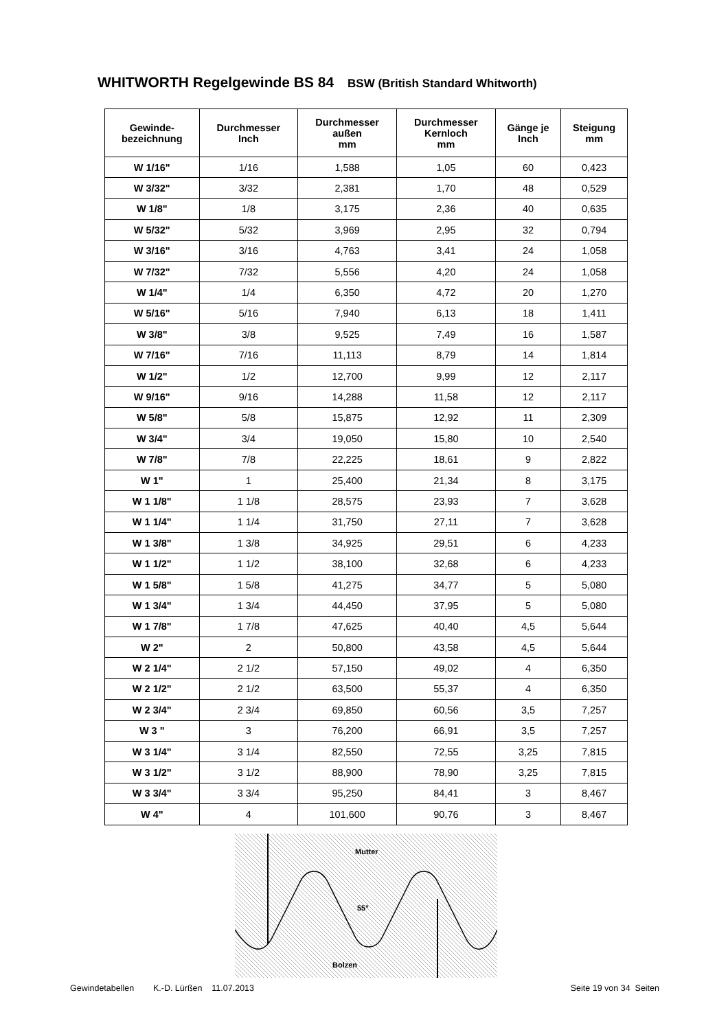WHITWORTH Regelgewinde BS 84 BSW (British Standard Whitworth)
| Gewinde- bezeichnung | Durchmesser Inch | Durchmesser außen mm | Durchmesser Kernloch mm | Gänge je Inch | Steigung mm |
| --- | --- | --- | --- | --- | --- |
| W 1/16" | 1/16 | 1,588 | 1,05 | 60 | 0,423 |
| W 3/32" | 3/32 | 2,381 | 1,70 | 48 | 0,529 |
| W 1/8" | 1/8 | 3,175 | 2,36 | 40 | 0,635 |
| W 5/32" | 5/32 | 3,969 | 2,95 | 32 | 0,794 |
| W 3/16" | 3/16 | 4,763 | 3,41 | 24 | 1,058 |
| W 7/32" | 7/32 | 5,556 | 4,20 | 24 | 1,058 |
| W 1/4" | 1/4 | 6,350 | 4,72 | 20 | 1,270 |
| W 5/16" | 5/16 | 7,940 | 6,13 | 18 | 1,411 |
| W 3/8" | 3/8 | 9,525 | 7,49 | 16 | 1,587 |
| W 7/16" | 7/16 | 11,113 | 8,79 | 14 | 1,814 |
| W 1/2" | 1/2 | 12,700 | 9,99 | 12 | 2,117 |
| W 9/16" | 9/16 | 14,288 | 11,58 | 12 | 2,117 |
| W 5/8" | 5/8 | 15,875 | 12,92 | 11 | 2,309 |
| W 3/4" | 3/4 | 19,050 | 15,80 | 10 | 2,540 |
| W 7/8" | 7/8 | 22,225 | 18,61 | 9 | 2,822 |
| W 1" | 1 | 25,400 | 21,34 | 8 | 3,175 |
| W 1 1/8" | 1 1/8 | 28,575 | 23,93 | 7 | 3,628 |
| W 1 1/4" | 1 1/4 | 31,750 | 27,11 | 7 | 3,628 |
| W 1 3/8" | 1 3/8 | 34,925 | 29,51 | 6 | 4,233 |
| W 1 1/2" | 1 1/2 | 38,100 | 32,68 | 6 | 4,233 |
| W 1 5/8" | 1 5/8 | 41,275 | 34,77 | 5 | 5,080 |
| W 1 3/4" | 1 3/4 | 44,450 | 37,95 | 5 | 5,080 |
| W 1 7/8" | 1 7/8 | 47,625 | 40,40 | 4,5 | 5,644 |
| W 2" | 2 | 50,800 | 43,58 | 4,5 | 5,644 |
| W 2 1/4" | 2 1/2 | 57,150 | 49,02 | 4 | 6,350 |
| W 2 1/2" | 2 1/2 | 63,500 | 55,37 | 4 | 6,350 |
| W 2 3/4" | 2 3/4 | 69,850 | 60,56 | 3,5 | 7,257 |
| W 3 " | 3 | 76,200 | 66,91 | 3,5 | 7,257 |
| W 3 1/4" | 3 1/4 | 82,550 | 72,55 | 3,25 | 7,815 |
| W 3 1/2" | 3 1/2 | 88,900 | 78,90 | 3,25 | 7,815 |
| W 3 3/4" | 3 3/4 | 95,250 | 84,41 | 3 | 8,467 |
| W 4" | 4 | 101,600 | 90,76 | 3 | 8,467 |
Mutter
55°
Bolzen
Gewindetabellen K.-D. Lürßen 11.07.2013 Seite 19 von 34 Seiten